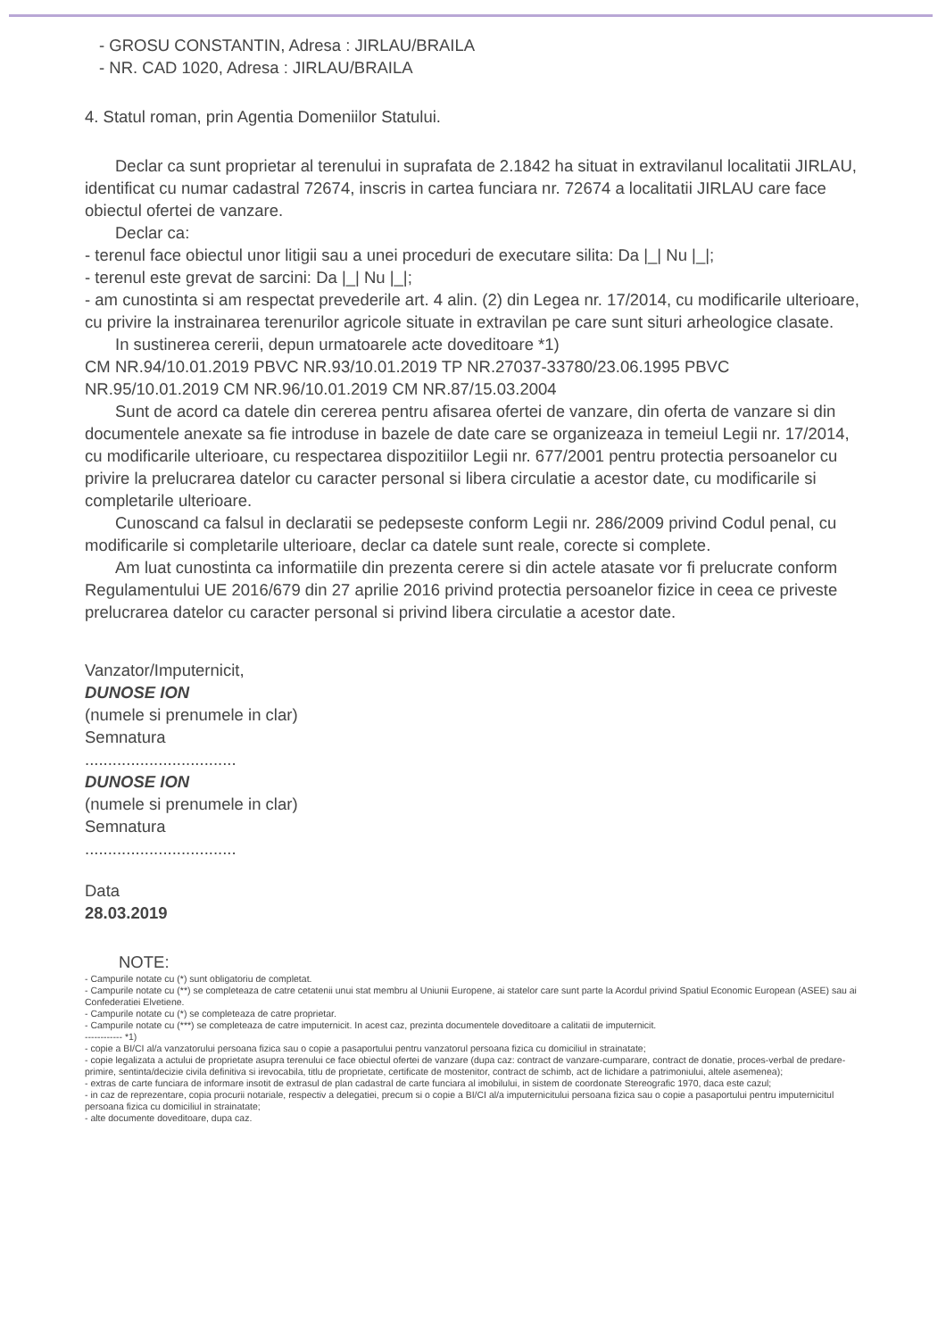- GROSU CONSTANTIN, Adresa : JIRLAU/BRAILA
- NR. CAD 1020, Adresa : JIRLAU/BRAILA
4. Statul roman, prin Agentia Domeniilor Statului.
Declar ca sunt proprietar al terenului in suprafata de 2.1842 ha situat in extravilanul localitatii JIRLAU, identificat cu numar cadastral 72674, inscris in cartea funciara nr. 72674 a localitatii JIRLAU care face obiectul ofertei de vanzare.
Declar ca:
- terenul face obiectul unor litigii sau a unei proceduri de executare silita: Da |_| Nu |_|;
- terenul este grevat de sarcini: Da |_| Nu |_|;
- am cunostinta si am respectat prevederile art. 4 alin. (2) din Legea nr. 17/2014, cu modificarile ulterioare, cu privire la instrainarea terenurilor agricole situate in extravilan pe care sunt situri arheologice clasate.
In sustinerea cererii, depun urmatoarele acte doveditoare *1)
CM NR.94/10.01.2019 PBVC NR.93/10.01.2019 TP NR.27037-33780/23.06.1995 PBVC NR.95/10.01.2019 CM NR.96/10.01.2019 CM NR.87/15.03.2004
Sunt de acord ca datele din cererea pentru afisarea ofertei de vanzare, din oferta de vanzare si din documentele anexate sa fie introduse in bazele de date care se organizeaza in temeiul Legii nr. 17/2014, cu modificarile ulterioare, cu respectarea dispozitiilor Legii nr. 677/2001 pentru protectia persoanelor cu privire la prelucrarea datelor cu caracter personal si libera circulatie a acestor date, cu modificarile si completarile ulterioare.
Cunoscand ca falsul in declaratii se pedepseste conform Legii nr. 286/2009 privind Codul penal, cu modificarile si completarile ulterioare, declar ca datele sunt reale, corecte si complete.
Am luat cunostinta ca informatiile din prezenta cerere si din actele atasate vor fi prelucrate conform Regulamentului UE 2016/679 din 27 aprilie 2016 privind protectia persoanelor fizice in ceea ce priveste prelucrarea datelor cu caracter personal si privind libera circulatie a acestor date.
Vanzator/Imputernicit,
DUNOSE ION
(numele si prenumele in clar)
Semnatura
.................................
DUNOSE ION
(numele si prenumele in clar)
Semnatura
.................................
Data
28.03.2019
NOTE:
- Campurile notate cu (*) sunt obligatoriu de completat.
- Campurile notate cu (**) se completeaza de catre cetatenii unui stat membru al Uniunii Europene, ai statelor care sunt parte la Acordul privind Spatiul Economic European (ASEE) sau ai Confederatiei Elvetiene.
- Campurile notate cu (*) se completeaza de catre proprietar.
- Campurile notate cu (***) se completeaza de catre imputernicit. In acest caz, prezinta documentele doveditoare a calitatii de imputernicit.
------------ *1)
- copie a BI/CI al/a vanzatorului persoana fizica sau o copie a pasaportului pentru vanzatorul persoana fizica cu domiciliul in strainatate;
- copie legalizata a actului de proprietate asupra terenului ce face obiectul ofertei de vanzare (dupa caz: contract de vanzare-cumparare, contract de donatie, proces-verbal de predare-primire, sentinta/decizie civila definitiva si irevocabila, titlu de proprietate, certificate de mostenitor, contract de schimb, act de lichidare a patrimoniului, altele asemenea);
- extras de carte funciara de informare insotit de extrasul de plan cadastral de carte funciara al imobilului, in sistem de coordonate Stereografic 1970, daca este cazul;
- in caz de reprezentare, copia procurii notariale, respectiv a delegatiei, precum si o copie a BI/CI al/a imputernicitului persoana fizica sau o copie a pasaportului pentru imputernicitul persoana fizica cu domiciliul in strainatate;
- alte documente doveditoare, dupa caz.